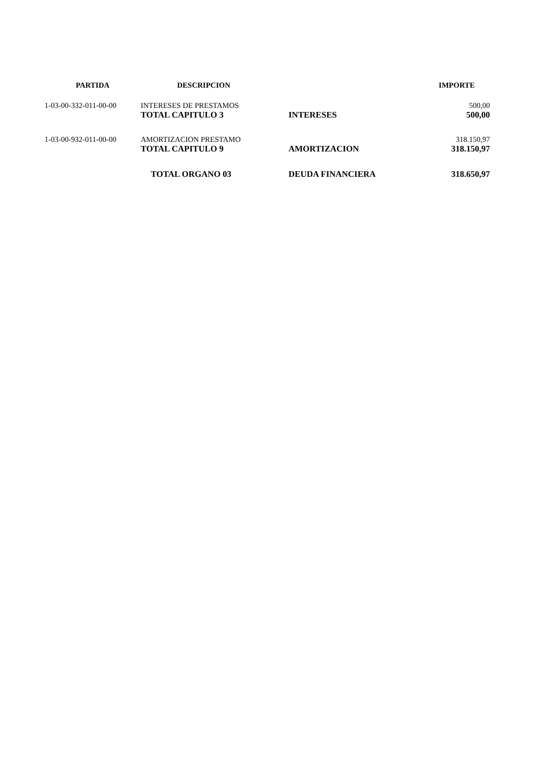| PARTIDA | DESCRIPCION | | IMPORTE |
| --- | --- | --- | --- |
| 1-03-00-332-011-00-00 | INTERESES DE PRESTAMOS | | 500,00 |
| | TOTAL CAPITULO 3 | INTERESES | 500,00 |
| 1-03-00-932-011-00-00 | AMORTIZACION PRESTAMO | | 318.150,97 |
| | TOTAL CAPITULO 9 | AMORTIZACION | 318.150,97 |
| | TOTAL ORGANO 03 | DEUDA FINANCIERA | 318.650,97 |